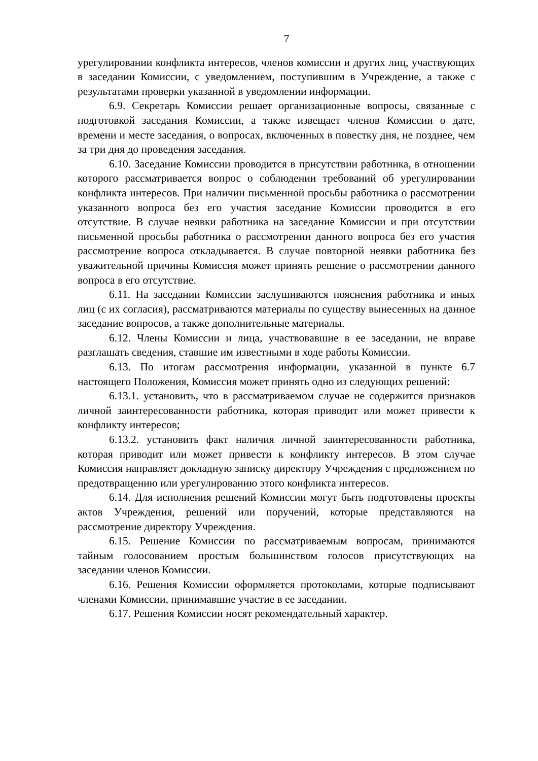7
урегулировании конфликта интересов, членов комиссии и других лиц, участвующих в заседании Комиссии, с уведомлением, поступившим в Учреждение, а также с результатами проверки указанной в уведомлении информации.
6.9. Секретарь Комиссии решает организационные вопросы, связанные с подготовкой заседания Комиссии, а также извещает членов Комиссии о дате, времени и месте заседания, о вопросах, включенных в повестку дня, не позднее, чем за три дня до проведения заседания.
6.10. Заседание Комиссии проводится в присутствии работника, в отношении которого рассматривается вопрос о соблюдении требований об урегулировании конфликта интересов. При наличии письменной просьбы работника о рассмотрении указанного вопроса без его участия заседание Комиссии проводится в его отсутствие. В случае неявки работника на заседание Комиссии и при отсутствии письменной просьбы работника о рассмотрении данного вопроса без его участия рассмотрение вопроса откладывается. В случае повторной неявки работника без уважительной причины Комиссия может принять решение о рассмотрении данного вопроса в его отсутствие.
6.11. На заседании Комиссии заслушиваются пояснения работника и иных лиц (с их согласия), рассматриваются материалы по существу вынесенных на данное заседание вопросов, а также дополнительные материалы.
6.12. Члены Комиссии и лица, участвовавшие в ее заседании, не вправе разглашать сведения, ставшие им известными в ходе работы Комиссии.
6.13. По итогам рассмотрения информации, указанной в пункте 6.7 настоящего Положения, Комиссия может принять одно из следующих решений:
6.13.1. установить, что в рассматриваемом случае не содержится признаков личной заинтересованности работника, которая приводит или может привести к конфликту интересов;
6.13.2. установить факт наличия личной заинтересованности работника, которая приводит или может привести к конфликту интересов. В этом случае Комиссия направляет докладную записку директору Учреждения с предложением по предотвращению или урегулированию этого конфликта интересов.
6.14. Для исполнения решений Комиссии могут быть подготовлены проекты актов Учреждения, решений или поручений, которые представляются на рассмотрение директору Учреждения.
6.15. Решение Комиссии по рассматриваемым вопросам, принимаются тайным голосованием простым большинством голосов присутствующих на заседании членов Комиссии.
6.16. Решения Комиссии оформляется протоколами, которые подписывают членами Комиссии, принимавшие участие в ее заседании.
6.17. Решения Комиссии носят рекомендательный характер.